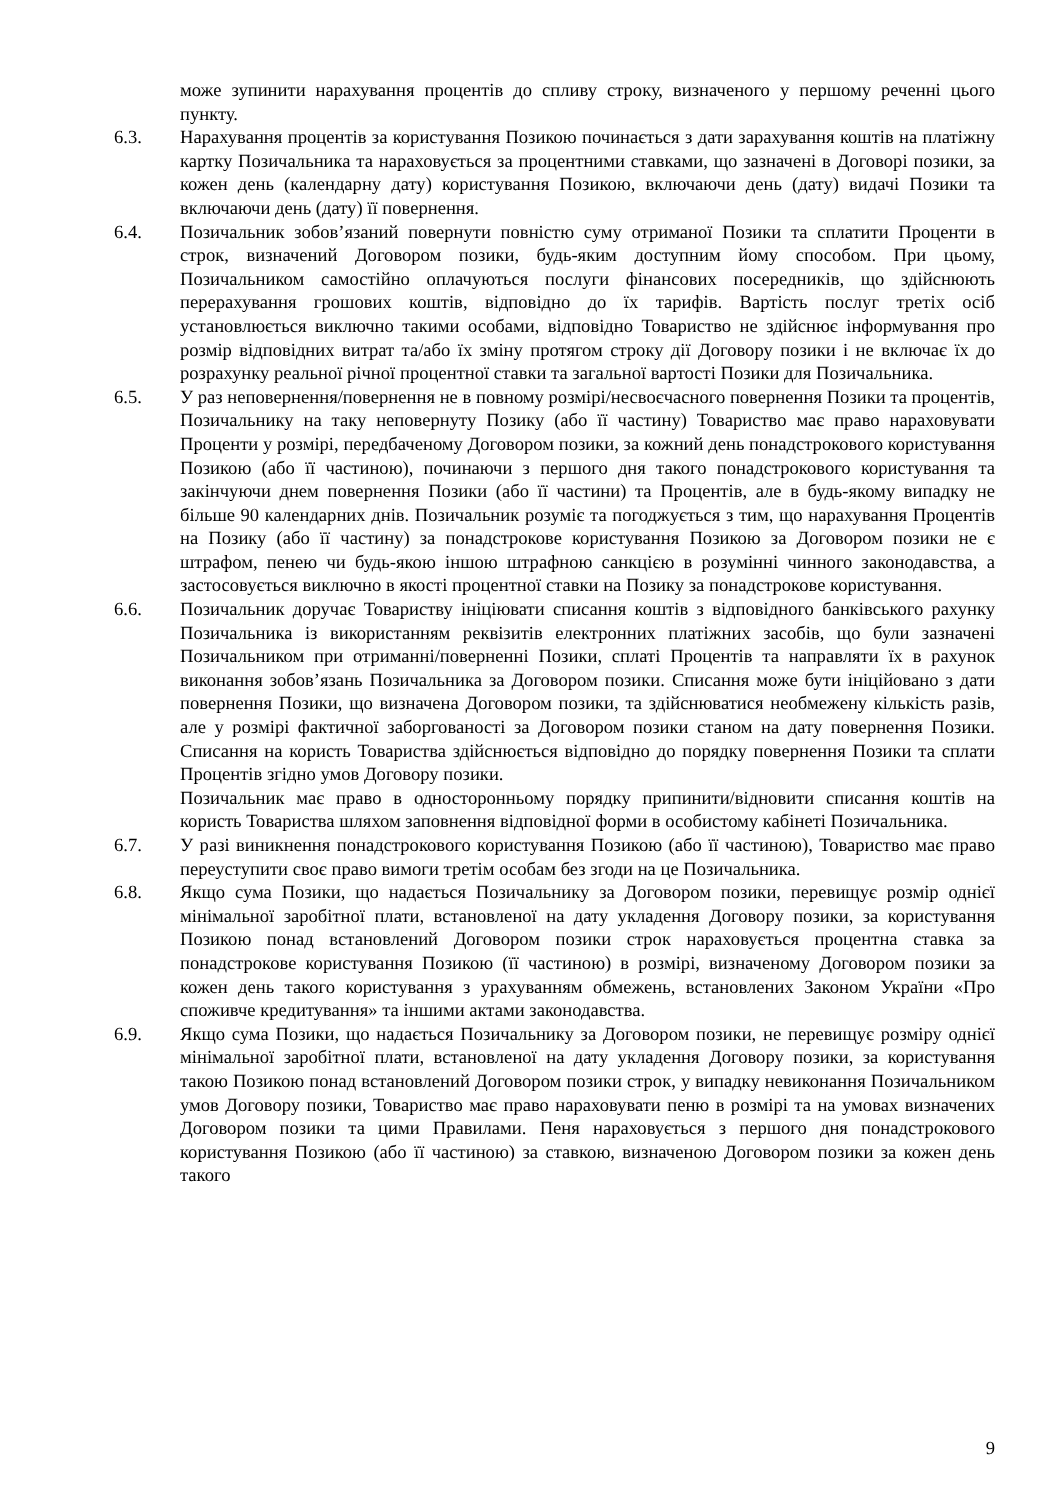може зупинити нарахування процентів до спливу строку, визначеного у першому реченні цього пункту.
6.3. Нарахування процентів за користування Позикою починається з дати зарахування коштів на платіжну картку Позичальника та нараховується за процентними ставками, що зазначені в Договорі позики, за кожен день (календарну дату) користування Позикою, включаючи день (дату) видачі Позики та включаючи день (дату) її повернення.
6.4. Позичальник зобов’язаний повернути повністю суму отриманої Позики та сплатити Проценти в строк, визначений Договором позики, будь-яким доступним йому способом. При цьому, Позичальником самостійно оплачуються послуги фінансових посередників, що здійснюють перерахування грошових коштів, відповідно до їх тарифів. Вартість послуг третіх осіб установлюється виключно такими особами, відповідно Товариство не здійснює інформування про розмір відповідних витрат та/або їх зміну протягом строку дії Договору позики і не включає їх до розрахунку реальної річної процентної ставки та загальної вартості Позики для Позичальника.
6.5. У раз неповернення/повернення не в повному розмірі/несвоєчасного повернення Позики та процентів, Позичальнику на таку неповернуту Позику (або її частину) Товариство має право нараховувати Проценти у розмірі, передбаченому Договором позики, за кожний день понадстрокового користування Позикою (або її частиною), починаючи з першого дня такого понадстрокового користування та закінчуючи днем повернення Позики (або її частини) та Процентів, але в будь-якому випадку не більше 90 календарних днів. Позичальник розуміє та погоджується з тим, що нарахування Процентів на Позику (або її частину) за понадстрокове користування Позикою за Договором позики не є штрафом, пенею чи будь-якою іншою штрафною санкцією в розумінні чинного законодавства, а застосовується виключно в якості процентної ставки на Позику за понадстрокове користування.
6.6. Позичальник доручає Товариству ініціювати списання коштів з відповідного банківського рахунку Позичальника із використанням реквізитів електронних платіжних засобів, що були зазначені Позичальником при отриманні/поверненні Позики, сплаті Процентів та направляти їх в рахунок виконання зобов’язань Позичальника за Договором позики. Списання може бути ініційовано з дати повернення Позики, що визначена Договором позики, та здійснюватися необмежену кількість разів, але у розмірі фактичної заборгованості за Договором позики станом на дату повернення Позики. Списання на користь Товариства здійснюється відповідно до порядку повернення Позики та сплати Процентів згідно умов Договору позики.
Позичальник має право в односторонньому порядку припинити/відновити списання коштів на користь Товариства шляхом заповнення відповідної форми в особистому кабінеті Позичальника.
6.7. У разі виникнення понадстрокового користування Позикою (або її частиною), Товариство має право переуступити своє право вимоги третім особам без згоди на це Позичальника.
6.8. Якщо сума Позики, що надається Позичальнику за Договором позики, перевищує розмір однієї мінімальної заробітної плати, встановленої на дату укладення Договору позики, за користування Позикою понад встановлений Договором позики строк нараховується процентна ставка за понадстрокове користування Позикою (її частиною) в розмірі, визначеному Договором позики за кожен день такого користування з урахуванням обмежень, встановлених Законом України «Про споживче кредитування» та іншими актами законодавства.
6.9. Якщо сума Позики, що надається Позичальнику за Договором позики, не перевищує розміру однієї мінімальної заробітної плати, встановленої на дату укладення Договору позики, за користування такою Позикою понад встановлений Договором позики строк, у випадку невиконання Позичальником умов Договору позики, Товариство має право нараховувати пеню в розмірі та на умовах визначених Договором позики та цими Правилами. Пеня нараховується з першого дня понадстрокового користування Позикою (або її частиною) за ставкою, визначеною Договором позики за кожен день такого
9